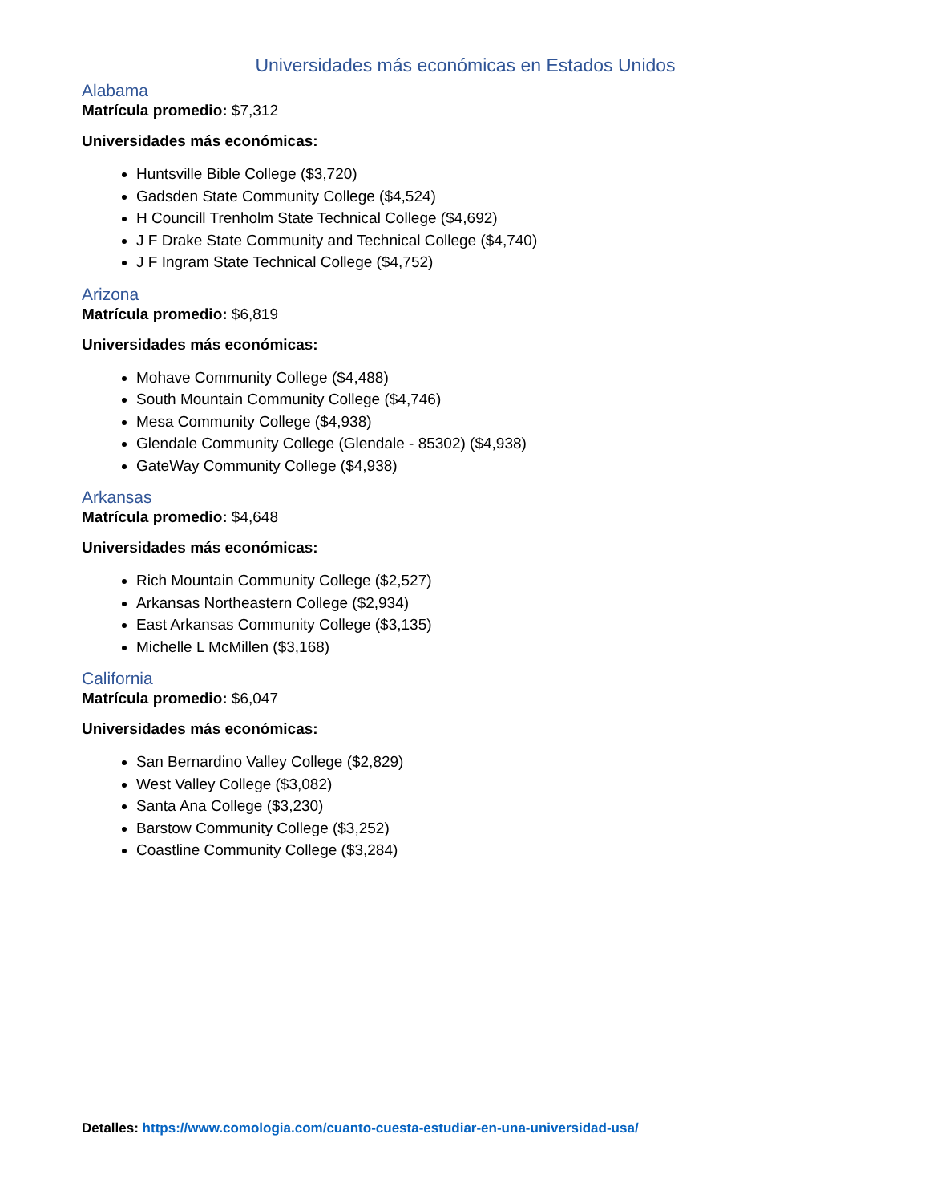Universidades más económicas en Estados Unidos
Alabama
Matrícula promedio: $7,312
Universidades más económicas:
Huntsville Bible College ($3,720)
Gadsden State Community College ($4,524)
H Councill Trenholm State Technical College ($4,692)
J F Drake State Community and Technical College ($4,740)
J F Ingram State Technical College ($4,752)
Arizona
Matrícula promedio: $6,819
Universidades más económicas:
Mohave Community College ($4,488)
South Mountain Community College ($4,746)
Mesa Community College ($4,938)
Glendale Community College (Glendale - 85302) ($4,938)
GateWay Community College ($4,938)
Arkansas
Matrícula promedio: $4,648
Universidades más económicas:
Rich Mountain Community College ($2,527)
Arkansas Northeastern College ($2,934)
East Arkansas Community College ($3,135)
Michelle L McMillen ($3,168)
California
Matrícula promedio: $6,047
Universidades más económicas:
San Bernardino Valley College ($2,829)
West Valley College ($3,082)
Santa Ana College ($3,230)
Barstow Community College ($3,252)
Coastline Community College ($3,284)
Detalles: https://www.comologia.com/cuanto-cuesta-estudiar-en-una-universidad-usa/